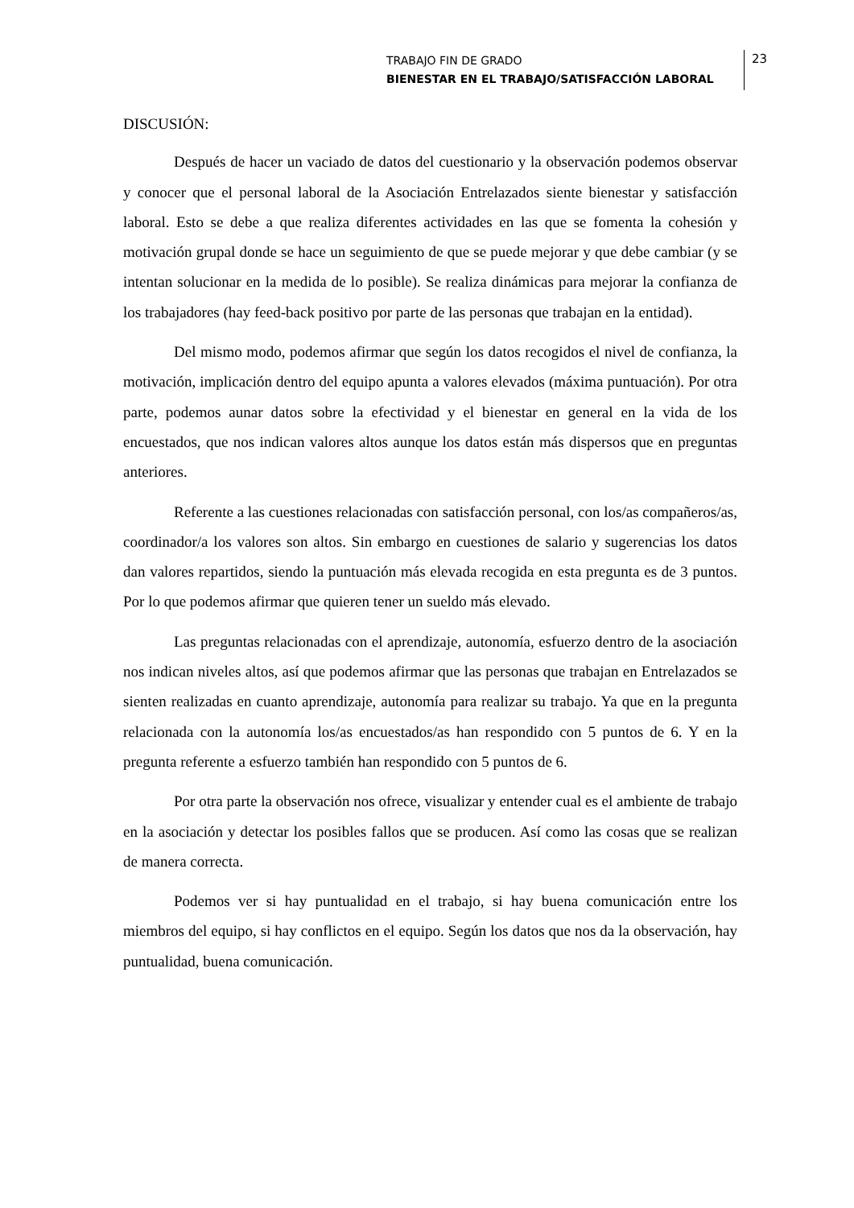TRABAJO FIN DE GRADO
BIENESTAR EN EL TRABAJO/SATISFACCIÓN LABORAL
23
DISCUSIÓN:
Después de hacer un vaciado de datos del cuestionario y la observación podemos observar y conocer que el personal laboral de la Asociación Entrelazados siente bienestar y satisfacción laboral. Esto se debe a que realiza diferentes actividades en las que se fomenta la cohesión y motivación grupal donde se hace un seguimiento de que se puede mejorar y que debe cambiar (y se intentan solucionar en la medida de lo posible). Se realiza dinámicas para mejorar la confianza de los trabajadores (hay feed-back positivo por parte de las personas que trabajan en la entidad).
Del mismo modo, podemos afirmar que según los datos recogidos el nivel de confianza, la motivación, implicación dentro del equipo apunta a valores elevados (máxima puntuación). Por otra parte, podemos aunar datos sobre la efectividad y el bienestar en general en la vida de los encuestados, que nos indican valores altos aunque los datos están más dispersos que en preguntas anteriores.
Referente a las cuestiones relacionadas con satisfacción personal, con los/as compañeros/as, coordinador/a los valores son altos. Sin embargo en cuestiones de salario y sugerencias los datos dan valores repartidos, siendo la puntuación más elevada recogida en esta pregunta es de 3 puntos. Por lo que podemos afirmar que quieren tener un sueldo más elevado.
Las preguntas relacionadas con el aprendizaje, autonomía, esfuerzo dentro de la asociación nos indican niveles altos, así que podemos afirmar que las personas que trabajan en Entrelazados se sienten realizadas en cuanto aprendizaje, autonomía para realizar su trabajo. Ya que en la pregunta relacionada con la autonomía los/as encuestados/as han respondido con 5 puntos de 6. Y en la pregunta referente a esfuerzo también han respondido con 5 puntos de 6.
Por otra parte la observación nos ofrece, visualizar y entender cual es el ambiente de trabajo en la asociación y detectar los posibles fallos que se producen. Así como las cosas que se realizan de manera correcta.
Podemos ver si hay puntualidad en el trabajo, si hay buena comunicación entre los miembros del equipo, si hay conflictos en el equipo. Según los datos que nos da la observación, hay puntualidad, buena comunicación.